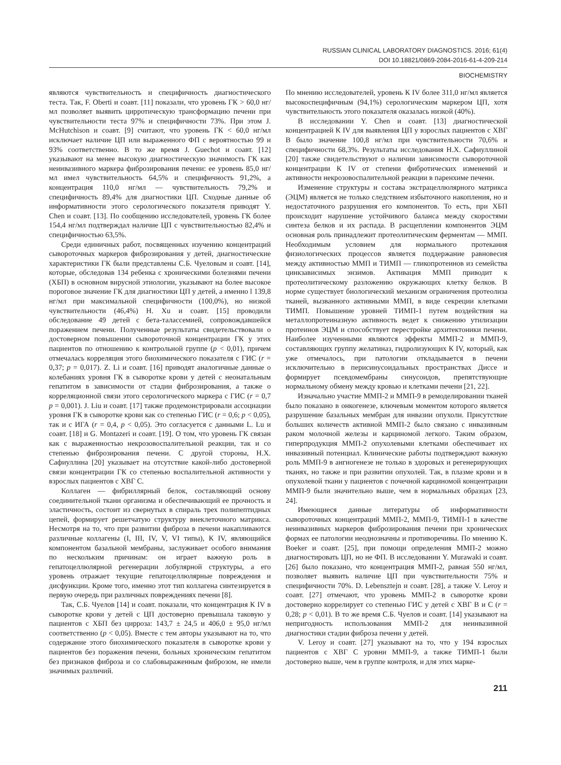RUSSIAN CLINICAL LABORATORY DIAGNOSTICS. 2016; 61(4)
DOI 10.18821/0869-2084-2016-61-4-209-214
BIOCHEMISTRY
являются чувствительность и специфичность диагностического теста. Так, F. Oberti и соавт. [11] показали, что уровень ГК > 60,0 нг/мл позволяет выявить цирротическую трансформацию печени при чувствительности теста 97% и специфичности 73%. При этом J. McHutchison и соавт. [9] считают, что уровень ГК < 60,0 нг/мл исключает наличие ЦП или выраженного ФП с вероятностью 99 и 93% соответственно. В то же время J. Guechot и соавт. [12] указывают на менее высокую диагностическую значимость ГК как неинвазивного маркера фиброзирования печени: ее уровень 85,0 нг/мл имел чувствительность 64,5% и специфичность 91,2%, а концентрация 110,0 нг/мл — чувствительность 79,2% и специфичность 89,4% для диагностики ЦП. Сходные данные об информативности этого серологического показателя приводят Y. Chen и соавт. [13]. По сообщению исследователей, уровень ГК более 154,4 нг/мл подтверждал наличие ЦП с чувствительностью 82,4% и специфичностью 63,5%.
Среди единичных работ, посвященных изучению концентраций сывороточных маркеров фиброзирования у детей, диагностические характеристики ГК были представлены С.Б. Чуеловым и соавт. [14], которые, обследовав 134 ребенка с хроническими болезнями печени (ХБП) в основном вирусной этиологии, указывают на более высокое пороговое значение ГК для диагностики ЦП у детей, а именно l 139,8 нг/мл при максимальной специфичности (100,0%), но низкой чувствительности (46,4%) H. Xu и соавт. [15] проводили обследование 49 детей с бета-талассемией, сопровождавшейся поражением печени. Полученные результаты свидетельствовали о достоверном повышении сывороточной концентрации ГК у этих пациентов по отношению к контрольной группе (p < 0,01), причем отмечалась корреляция этого биохимического показателя с ГИС (r = 0,37; p = 0,017). Z. Li и соавт. [16] приводят аналогичные данные о колебаниях уровня ГК в сыворотке крови у детей с неонатальным гепатитом в зависимости от стадии фиброзирования, а также о корреляционной связи этого серологического маркера с ГИС (r = 0,7 p = 0,001). J. Liu и соавт. [17] также продемонстрировали ассоциации уровня ГК в сыворотке крови как со степенью ГИС (r = 0,6; p < 0,05), так и с ИГА (r = 0,4, p < 0,05). Это согласуется с данными L. Lu и соавт. [18] и G. Montazeri и соавт. [19]. О том, что уровень ГК связан как с выраженностью некрозовоспалительной реакции, так и со степенью фиброзирования печени. С другой стороны, Н.Х. Сафиуллина [20] указывает на отсутствие какой-либо достоверной связи концентрации ГК со степенью воспалительной активности у взрослых пациентов с ХВГ С.
Коллаген — фибриллярный белок, составляющий основу соединительной ткани организма и обеспечивающий ее прочность и эластичность, состоит из свернутых в спираль трех полипептидных цепей, формирует решетчатую структуру внеклеточного матрикса. Несмотря на то, что при развитии фиброза в печени накапливаются различные коллагены (I, III, IV, V, VI типы), К IV, являющийся компонентом базальной мембраны, заслуживает особого внимания по нескольким причинам: он играет важную роль в гепатоцеллюлярной регенерации лобулярной структуры, а его уровень отражает текущие гепатоцеллюлярные повреждения и дисфункции. Кроме того, именно этот тип коллагена синтезируется в первую очередь при различных повреждениях печени [8].
Так, С.Б. Чуелов [14] и соавт. показали, что концентрация К IV в сыворотке крови у детей с ЦП достоверно превышала таковую у пациентов с ХБП без цирроза: 143,7 ± 24,5 и 406,0 ± 95,0 нг/мл соответственно (p < 0,05). Вместе с тем авторы указывают на то, что содержание этого биохимического показателя в сыворотке крови у пациентов без поражения печени, больных хроническим гепатитом без признаков фиброза и со слабовыраженным фиброзом, не имели значимых различий.
По мнению исследователей, уровень К IV более 311,0 нг/мл является высокоспецифичным (94,1%) серологическим маркером ЦП, хотя чувствительность этого показателя оказалась низкой (40%).
В исследовании Y. Chen и соавт. [13] диагностической концентрацией К IV для выявления ЦП у взрослых пациентов с ХВГ В было значение 100,8 нг/мл при чувствительности 70,6% и специфичности 68,3%. Результаты исследования Н.Х. Сафиуллиной [20] также свидетельствуют о наличии зависимости сывороточной концентрации К IV от степени фибротических изменений и активности некрозовоспалительной реакции в паренхиме печени.
Изменение структуры и состава экстрацеллюлярного матрикса (ЭЦМ) является не только следствием избыточного накопления, но и недостаточного разрушения его компонентов. То есть, при ХБП происходит нарушение устойчивого баланса между скоростями синтеза белков и их распада. В расщеплении компонентов ЭЦМ основная роль принадлежит протеолитическим ферментам — ММП. Необходимым условием для нормального протекания физиологических процессов является поддержание равновесия между активностью ММП и ТИМП — гликопротеинов из семейства цинкзависимых энзимов. Активация ММП приводит к протеолитическому разложению окружающих клетку белков. В норме существует биологический механизм ограничения протеолиза тканей, вызванного активными ММП, в виде секреции клетками ТИМП. Повышение уровней ТИМП-1 путем воздействия на металлопротеиназную активность ведет к снижению утилизации протеинов ЭЦМ и способствует перестройке архитектоники печени. Наиболее изученными являются эффекты ММП-2 и ММП-9, составляющих группу желатиназ, гидролизующих К IV, который, как уже отмечалось, при патологии откладывается в печени исключительно в перисинусоидальных пространствах Диссе и формирует псевдомембраны синусоидов, препятствующие нормальному обмену между кровью и клетками печени [21, 22].
Изначально участие ММП-2 и ММП-9 в ремоделировании тканей было показано в онкогенезе, ключевым моментом которого является разрушение базальных мембран для инвазии опухоли. Присутствие больших количеств активной ММП-2 было связано с инвазивным раком молочной железы и карциномой легкого. Таким образом, гиперпродукция ММП-2 опухолевыми клетками обеспечивает их инвазивный потенциал. Клинические работы подтверждают важную роль ММП-9 в ангиогенезе не только в здоровых и регенерирующих тканях, но также и при развитии опухолей. Так, в плазме крови и в опухолевой ткани у пациентов с почечной карциномой концентрации ММП-9 были значительно выше, чем в нормальных образцах [23, 24].
Имеющиеся данные литературы об информативности сывороточных концентраций ММП-2, ММП-9, ТИМП-1 в качестве неинвазивных маркеров фиброзирования печени при хронических формах ее патологии неоднозначны и противоречивы. По мнению K. Boeker и соавт. [25], при помощи определения ММП-2 можно диагностировать ЦП, но не ФП. В исследовании Y. Murawaki и соавт. [26] было показано, что концентрация ММП-2, равная 550 нг/мл, позволяет выявить наличие ЦП при чувствительности 75% и специфичности 70%. D. Lebensztejn и соавт. [28], а также V. Leroy и соавт. [27] отмечают, что уровень ММП-2 в сыворотке крови достоверно коррелирует со степенью ГИС у детей с ХВГ В и С (r = 0,28; p < 0,01). В то же время С.Б. Чуелов и соавт. [14] указывают на непригодность использования ММП-2 для неинвазивной диагностики стадии фиброза печени у детей.
V. Leroy и соавт. [27] указывают на то, что у 194 взрослых пациентов с ХВГ С уровни ММП-9, а также ТИМП-1 были достоверно выше, чем в группе контроля, и для этих марке-
211